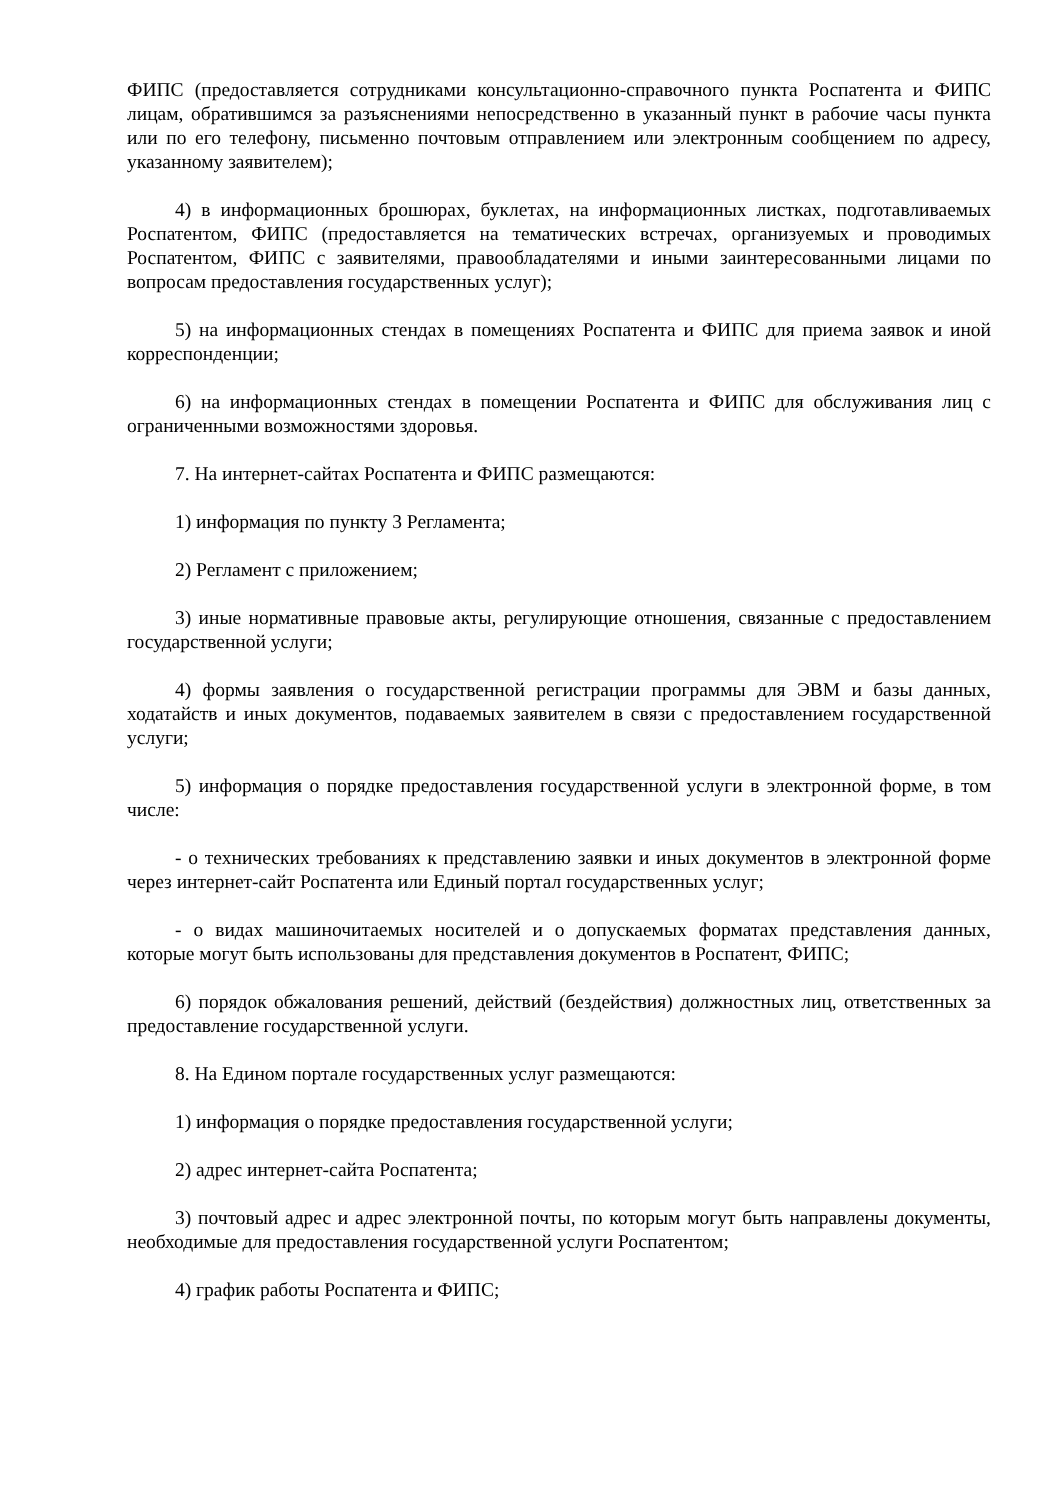ФИПС (предоставляется сотрудниками консультационно-справочного пункта Роспатента и ФИПС лицам, обратившимся за разъяснениями непосредственно в указанный пункт в рабочие часы пункта или по его телефону, письменно почтовым отправлением или электронным сообщением по адресу, указанному заявителем);
4) в информационных брошюрах, буклетах, на информационных листках, подготавливаемых Роспатентом, ФИПС (предоставляется на тематических встречах, организуемых и проводимых Роспатентом, ФИПС с заявителями, правообладателями и иными заинтересованными лицами по вопросам предоставления государственных услуг);
5) на информационных стендах в помещениях Роспатента и ФИПС для приема заявок и иной корреспонденции;
6) на информационных стендах в помещении Роспатента и ФИПС для обслуживания лиц с ограниченными возможностями здоровья.
7. На интернет-сайтах Роспатента и ФИПС размещаются:
1) информация по пункту 3 Регламента;
2) Регламент с приложением;
3) иные нормативные правовые акты, регулирующие отношения, связанные с предоставлением государственной услуги;
4) формы заявления о государственной регистрации программы для ЭВМ и базы данных, ходатайств и иных документов, подаваемых заявителем в связи с предоставлением государственной услуги;
5) информация о порядке предоставления государственной услуги в электронной форме, в том числе:
- о технических требованиях к представлению заявки и иных документов в электронной форме через интернет-сайт Роспатента или Единый портал государственных услуг;
- о видах машиночитаемых носителей и о допускаемых форматах представления данных, которые могут быть использованы для представления документов в Роспатент, ФИПС;
6) порядок обжалования решений, действий (бездействия) должностных лиц, ответственных за предоставление государственной услуги.
8. На Едином портале государственных услуг размещаются:
1) информация о порядке предоставления государственной услуги;
2) адрес интернет-сайта Роспатента;
3) почтовый адрес и адрес электронной почты, по которым могут быть направлены документы, необходимые для предоставления государственной услуги Роспатентом;
4) график работы Роспатента и ФИПС;